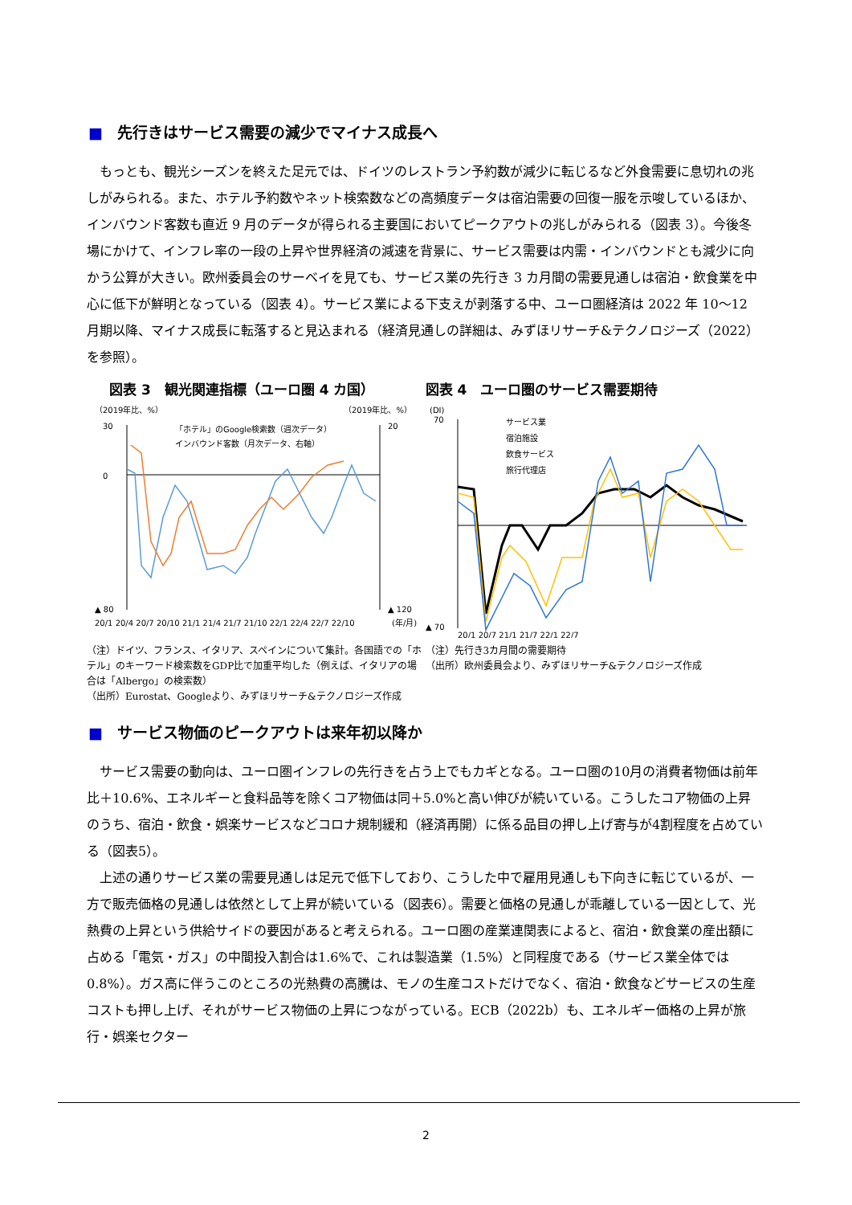■ 先行きはサービス需要の減少でマイナス成長へ
もっとも、観光シーズンを終えた足元では、ドイツのレストラン予約数が減少に転じるなど外食需要に息切れの兆しがみられる。また、ホテル予約数やネット検索数などの高頻度データは宿泊需要の回復一服を示唆しているほか、インバウンド客数も直近 9 月のデータが得られる主要国においてピークアウトの兆しがみられる（図表 3）。今後冬場にかけて、インフレ率の一段の上昇や世界経済の減速を背景に、サービス需要は内需・インバウンドとも減少に向かう公算が大きい。欧州委員会のサーベイを見ても、サービス業の先行き 3 カ月間の需要見通しは宿泊・飲食業を中心に低下が鮮明となっている（図表 4）。サービス業による下支えが剥落する中、ユーロ圏経済は 2022 年 10～12 月期以降、マイナス成長に転落すると見込まれる（経済見通しの詳細は、みずほリサーチ&テクノロジーズ（2022）を参照）。
図表 3　観光関連指標（ユーロ圏 4 カ国）
（2019年比、%）
（2019年比、%）
30
0
▲ 80
20
▲ 120
「ホテル」のGoogle検索数（週次データ）
インバウンド客数（月次データ、右軸）
20/1 20/4 20/7 20/10 21/1 21/4 21/7 21/10 22/1 22/4 22/7 22/10
(年/月)
（注）ドイツ、フランス、イタリア、スペインについて集計。各国語での「ホテル」のキーワード検索数をGDP比で加重平均した（例えば、イタリアの場合は「Albergo」の検索数）
（出所）Eurostat、Googleより、みずほリサーチ&テクノロジーズ作成
図表 4　ユーロ圏のサービス需要期待
(DI)
70
▲ 70
サービス業
宿泊施設
飲食サービス
旅行代理店
20/1 20/7 21/1 21/7 22/1 22/7
（注）先行き3カ月間の需要期待
（出所）欧州委員会より、みずほリサーチ&テクノロジーズ作成
■ サービス物価のピークアウトは来年初以降か
サービス需要の動向は、ユーロ圏インフレの先行きを占う上でもカギとなる。ユーロ圏の10月の消費者物価は前年比＋10.6%、エネルギーと食料品等を除くコア物価は同＋5.0%と高い伸びが続いている。こうしたコア物価の上昇のうち、宿泊・飲食・娯楽サービスなどコロナ規制緩和（経済再開）に係る品目の押し上げ寄与が4割程度を占めている（図表5）。
上述の通りサービス業の需要見通しは足元で低下しており、こうした中で雇用見通しも下向きに転じているが、一方で販売価格の見通しは依然として上昇が続いている（図表6）。需要と価格の見通しが乖離している一因として、光熱費の上昇という供給サイドの要因があると考えられる。ユーロ圏の産業連関表によると、宿泊・飲食業の産出額に占める「電気・ガス」の中間投入割合は1.6%で、これは製造業（1.5%）と同程度である（サービス業全体では0.8%）。ガス高に伴うこのところの光熱費の高騰は、モノの生産コストだけでなく、宿泊・飲食などサービスの生産コストも押し上げ、それがサービス物価の上昇につながっている。ECB（2022b）も、エネルギー価格の上昇が旅行・娯楽セクター
2